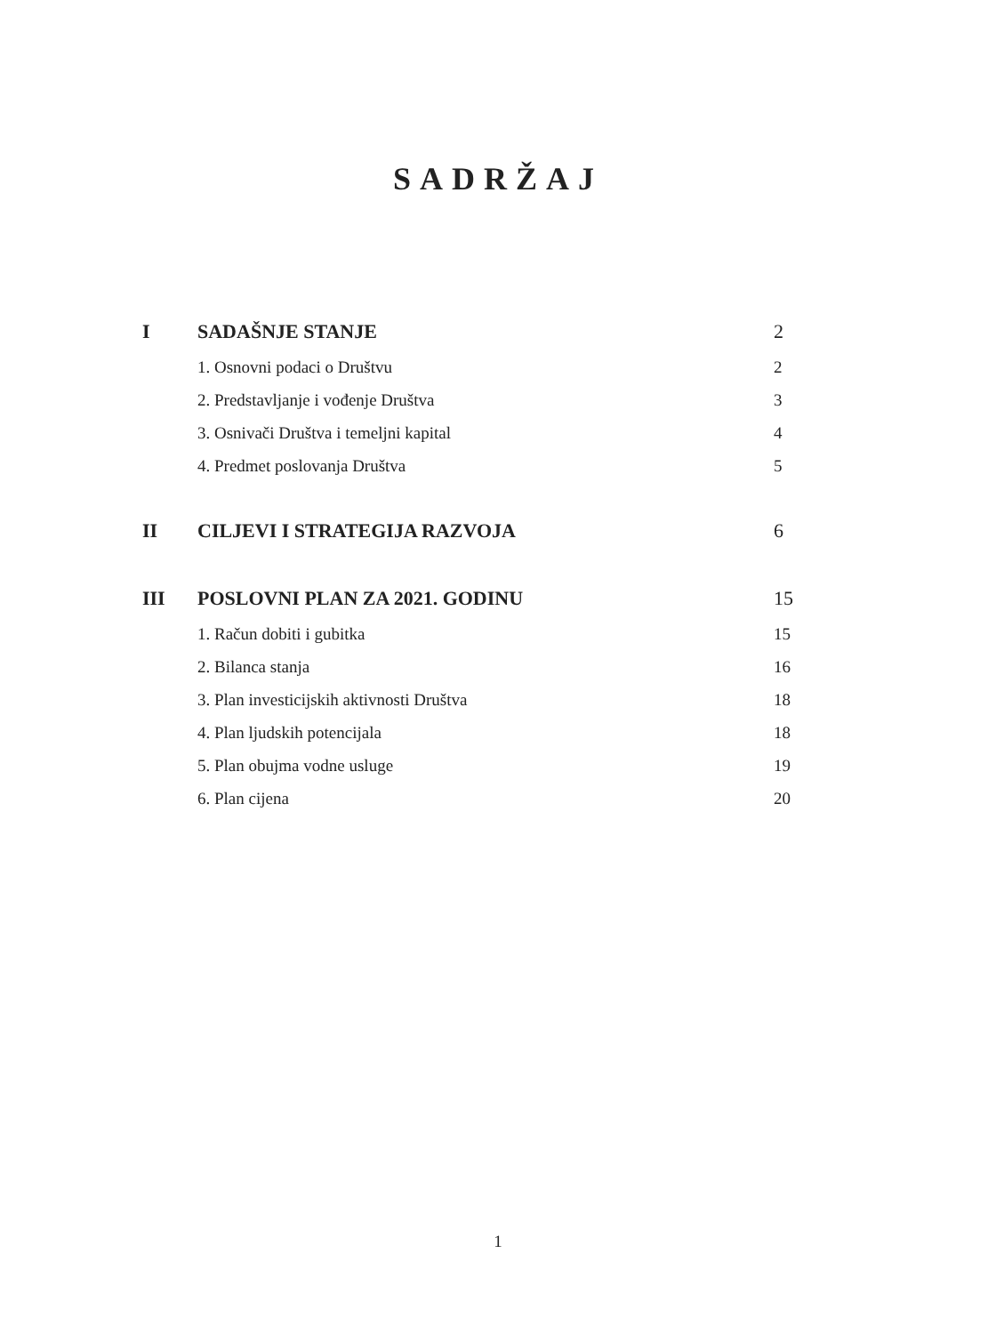SADRŽAJ
| I | SADAŠNJE STANJE | 2 |
| | 1. Osnovni podaci o Društvu | 2 |
| | 2. Predstavljanje i vođenje Društva | 3 |
| | 3. Osnivači Društva i temeljni kapital | 4 |
| | 4. Predmet poslovanja Društva | 5 |
| II | CILJEVI I STRATEGIJA RAZVOJA | 6 |
| III | POSLOVNI PLAN ZA 2021. GODINU | 15 |
| | 1. Račun dobiti i gubitka | 15 |
| | 2. Bilanca stanja | 16 |
| | 3. Plan investicijskih aktivnosti Društva | 18 |
| | 4. Plan ljudskih potencijala | 18 |
| | 5. Plan obujma vodne usluge | 19 |
| | 6. Plan cijena | 20 |
1